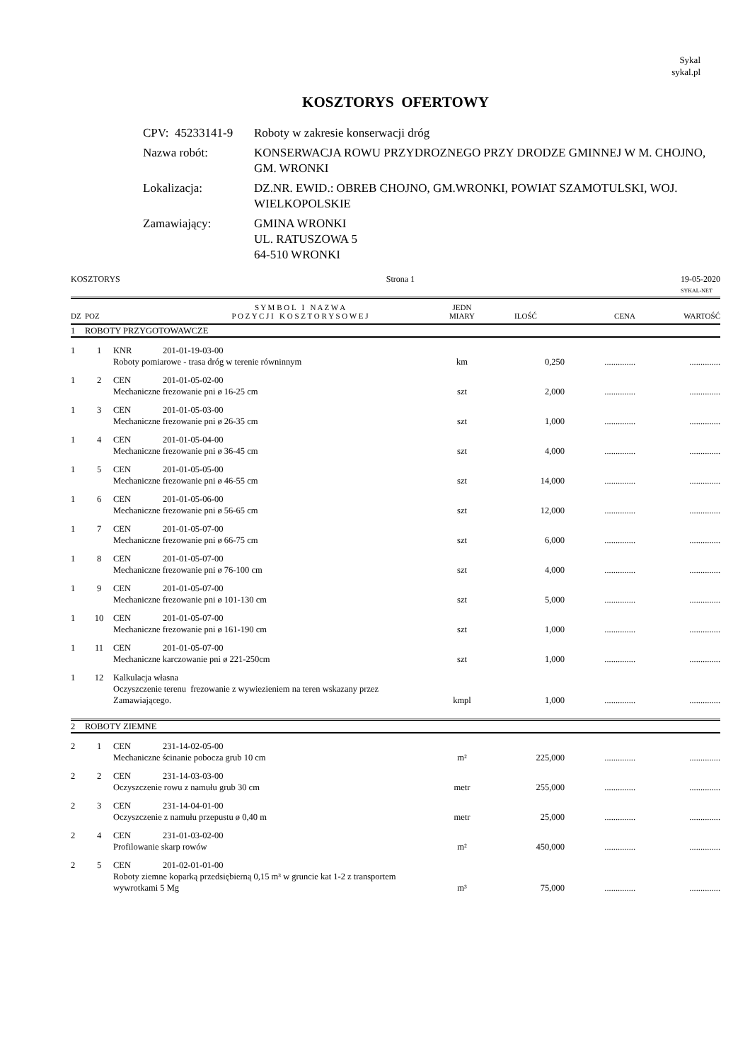Sykal
sykal.pl
KOSZTORYS OFERTOWY
| CPV: 45233141-9 | Roboty w zakresie konserwacji dróg |
| Nazwa robót: | KONSERWACJA ROWU PRZYDROZNEGO PRZY DRODZE GMINNEJ W M. CHOJNO, GM. WRONKI |
| Lokalizacja: | DZ.NR. EWID.: OBREB CHOJNO, GM.WRONKI, POWIAT SZAMOTULSKI, WOJ. WIELKOPOLSKIE |
| Zamawiający: | GMINA WRONKI UL. RATUSZOWA 5 64-510 WRONKI |
KOSZTORYS Strona 1 19-05-2020
SYKAL-NET
| DZ | POZ | | S Y M B O L I N A Z W A P O Z Y C J I K O S Z T O R Y S O W E J | JEDN MIARY | ILOŚĆ | CENA | WARTOŚĆ |
| --- | --- | --- | --- | --- | --- | --- | --- |
| 1 | ROBOTY PRZYGOTOWAWCZE | | | | | | |
| 1 | 1 | KNR | 201-01-19-03-00 | | | | |
| | | Roboty pomiarowe - trasa dróg w terenie równinnym | | km | 0,250 | .............. | .............. |
| 1 | 2 | CEN | 201-01-05-02-00 | | | | |
| | | Mechaniczne frezowanie pni ø 16-25 cm | | szt | 2,000 | .............. | .............. |
| 1 | 3 | CEN | 201-01-05-03-00 | | | | |
| | | Mechaniczne frezowanie pni ø 26-35 cm | | szt | 1,000 | .............. | .............. |
| 1 | 4 | CEN | 201-01-05-04-00 | | | | |
| | | Mechaniczne frezowanie pni ø 36-45 cm | | szt | 4,000 | .............. | .............. |
| 1 | 5 | CEN | 201-01-05-05-00 | | | | |
| | | Mechaniczne frezowanie pni ø 46-55 cm | | szt | 14,000 | .............. | .............. |
| 1 | 6 | CEN | 201-01-05-06-00 | | | | |
| | | Mechaniczne frezowanie pni ø 56-65 cm | | szt | 12,000 | .............. | .............. |
| 1 | 7 | CEN | 201-01-05-07-00 | | | | |
| | | Mechaniczne frezowanie pni ø 66-75 cm | | szt | 6,000 | .............. | .............. |
| 1 | 8 | CEN | 201-01-05-07-00 | | | | |
| | | Mechaniczne frezowanie pni ø 76-100 cm | | szt | 4,000 | .............. | .............. |
| 1 | 9 | CEN | 201-01-05-07-00 | | | | |
| | | Mechaniczne frezowanie pni ø 101-130 cm | | szt | 5,000 | .............. | .............. |
| 1 | 10 | CEN | 201-01-05-07-00 | | | | |
| | | Mechaniczne frezowanie pni ø 161-190 cm | | szt | 1,000 | .............. | .............. |
| 1 | 11 | CEN | 201-01-05-07-00 | | | | |
| | | Mechaniczne karczowanie pni ø 221-250cm | | szt | 1,000 | .............. | .............. |
| 1 | 12 | Kalkulacja własna | | | | | |
| | | Oczyszczenie terenu frezowanie z wywiezieniem na teren wskazany przez Zamawiającego. | | kmpl | 1,000 | .............. | .............. |
| 2 | ROBOTY ZIEMNE | | | | | | |
| 2 | 1 | CEN | 231-14-02-05-00 | | | | |
| | | Mechaniczne ścinanie pobocza grub 10 cm | | m² | 225,000 | .............. | .............. |
| 2 | 2 | CEN | 231-14-03-03-00 | | | | |
| | | Oczyszczenie rowu z namułu grub 30 cm | | metr | 255,000 | .............. | .............. |
| 2 | 3 | CEN | 231-14-04-01-00 | | | | |
| | | Oczyszczenie z namułu przepustu ø 0,40 m | | metr | 25,000 | .............. | .............. |
| 2 | 4 | CEN | 231-01-03-02-00 | | | | |
| | | Profilowanie skarp rowów | | m² | 450,000 | .............. | .............. |
| 2 | 5 | CEN | 201-02-01-01-00 | | | | |
| | | Roboty ziemne koparką przedsiębierną 0,15 m³ w gruncie kat 1-2 z transportem wywrotkami 5 Mg | | m³ | 75,000 | .............. | .............. |